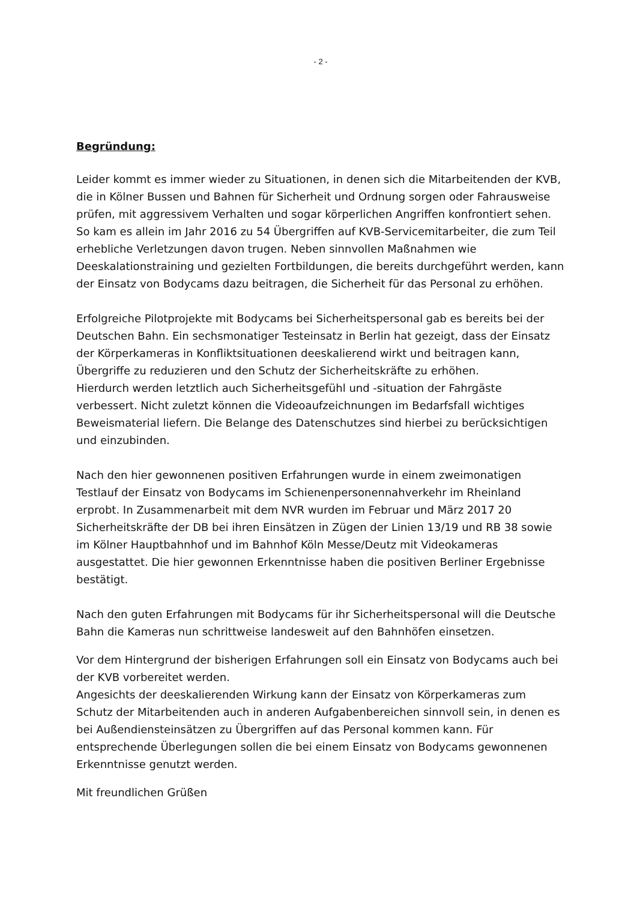- 2 -
Begründung:
Leider kommt es immer wieder zu Situationen, in denen sich die Mitarbeitenden der KVB, die in Kölner Bussen und Bahnen für Sicherheit und Ordnung sorgen oder Fahrausweise prüfen, mit aggressivem Verhalten und sogar körperlichen Angriffen konfrontiert sehen. So kam es allein im Jahr 2016 zu 54 Übergriffen auf KVB-Servicemitarbeiter, die zum Teil erhebliche Verletzungen davon trugen. Neben sinnvollen Maßnahmen wie Deeskalationstraining und gezielten Fortbildungen, die bereits durchgeführt werden, kann der Einsatz von Bodycams dazu beitragen, die Sicherheit für das Personal zu erhöhen.
Erfolgreiche Pilotprojekte mit Bodycams bei Sicherheitspersonal gab es bereits bei der Deutschen Bahn. Ein sechsmonatiger Testeinsatz in Berlin hat gezeigt, dass der Einsatz der Körperkameras in Konfliktsituationen deeskalierend wirkt und beitragen kann, Übergriffe zu reduzieren und den Schutz der Sicherheitskräfte zu erhöhen.
Hierdurch werden letztlich auch Sicherheitsgefühl und -situation der Fahrgäste verbessert. Nicht zuletzt können die Videoaufzeichnungen im Bedarfsfall wichtiges Beweismaterial liefern. Die Belange des Datenschutzes sind hierbei zu berücksichtigen und einzubinden.
Nach den hier gewonnenen positiven Erfahrungen wurde in einem zweimonatigen Testlauf der Einsatz von Bodycams im Schienenpersonennahverkehr im Rheinland erprobt. In Zusammenarbeit mit dem NVR wurden im Februar und März 2017 20 Sicherheitskräfte der DB bei ihren Einsätzen in Zügen der Linien 13/19 und RB 38 sowie im Kölner Hauptbahnhof und im Bahnhof Köln Messe/Deutz mit Videokameras ausgestattet. Die hier gewonnen Erkenntnisse haben die positiven Berliner Ergebnisse bestätigt.
Nach den guten Erfahrungen mit Bodycams für ihr Sicherheitspersonal will die Deutsche Bahn die Kameras nun schrittweise landesweit auf den Bahnhöfen einsetzen.
Vor dem Hintergrund der bisherigen Erfahrungen soll ein Einsatz von Bodycams auch bei der KVB vorbereitet werden.
Angesichts der deeskalierenden Wirkung kann der Einsatz von Körperkameras zum Schutz der Mitarbeitenden auch in anderen Aufgabenbereichen sinnvoll sein, in denen es bei Außendiensteinsätzen zu Übergriffen auf das Personal kommen kann. Für entsprechende Überlegungen sollen die bei einem Einsatz von Bodycams gewonnenen Erkenntnisse genutzt werden.
Mit freundlichen Grüßen